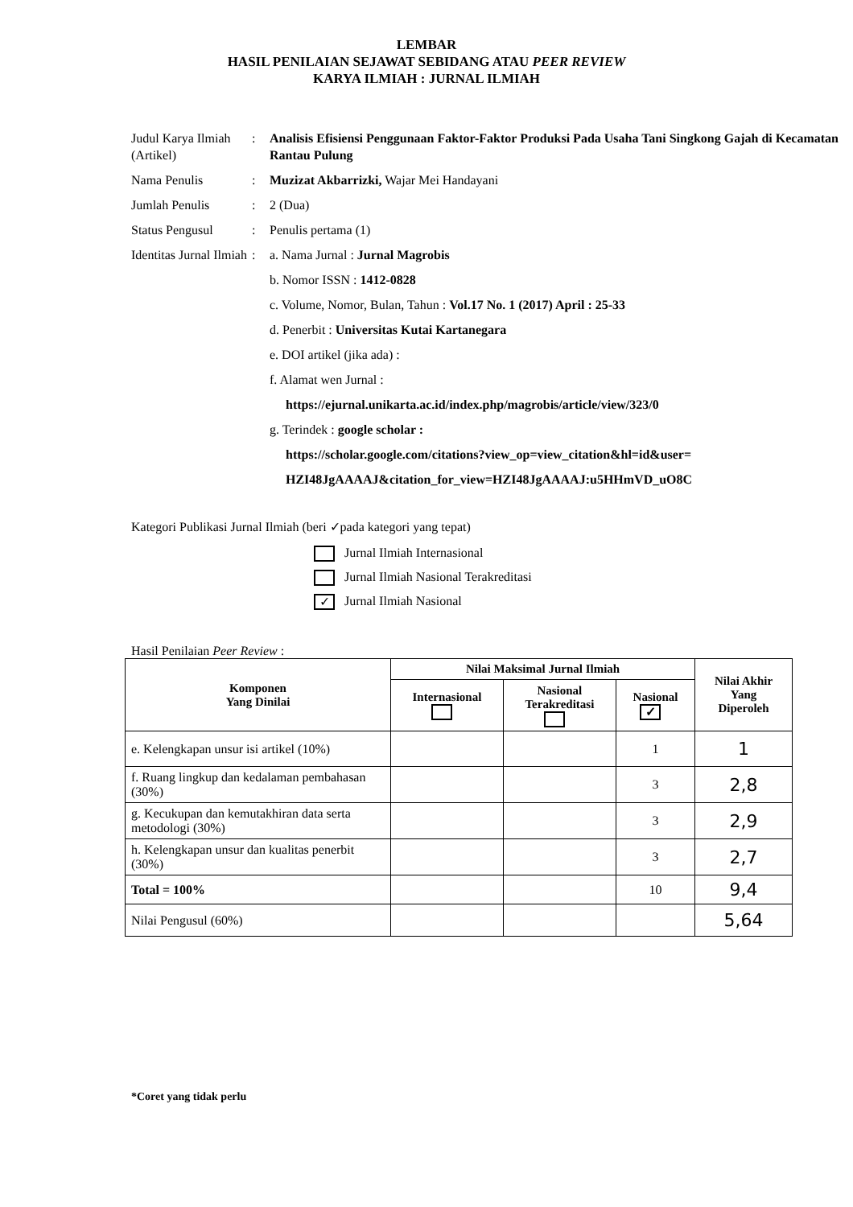LEMBAR
HASIL PENILAIAN SEJAWAT SEBIDANG ATAU PEER REVIEW
KARYA ILMIAH : JURNAL ILMIAH
| Judul Karya Ilmiah (Artikel) | : | Analisis Efisiensi Penggunaan Faktor-Faktor Produksi Pada Usaha Tani Singkong Gajah di Kecamatan Rantau Pulung |
| Nama Penulis | : | Muzizat Akbarrizki, Wajar Mei Handayani |
| Jumlah Penulis | : | 2 (Dua) |
| Status Pengusul | : | Penulis pertama (1) |
| Identitas Jurnal Ilmiah | : | a. Nama Jurnal : Jurnal Magrobis b. Nomor ISSN : 1412-0828 c. Volume, Nomor, Bulan, Tahun : Vol.17 No. 1 (2017) April : 25-33 d. Penerbit : Universitas Kutai Kartanegara e. DOI artikel (jika ada) : f. Alamat wen Jurnal : https://ejurnal.unikarta.ac.id/index.php/magrobis/article/view/323/0 g. Terindek : google scholar : https://scholar.google.com/citations?view_op=view_citation&hl=id&user= HZI48JgAAAAJ&citation_for_view=HZI48JgAAAAJ:u5HHmVD_uO8C |
Kategori Publikasi Jurnal Ilmiah (beri ✓pada kategori yang tepat)
Jurnal Ilmiah Internasional
Jurnal Ilmiah Nasional Terakreditasi
✓ Jurnal Ilmiah Nasional
Hasil Penilaian Peer Review :
| Komponen Yang Dinilai | Nilai Maksimal Jurnal Ilmiah | | | Nilai Akhir Yang Diperoleh |
| --- | --- | --- | --- | --- |
| | Internasional | Nasional Terakreditasi | Nasional ✓ | |
| e. Kelengkapan unsur isi artikel (10%) | | | 1 | 1 |
| f. Ruang lingkup dan kedalaman pembahasan (30%) | | | 3 | 2,8 |
| g. Kecukupan dan kemutakhiran data serta metodologi (30%) | | | 3 | 2,9 |
| h. Kelengkapan unsur dan kualitas penerbit (30%) | | | 3 | 2,7 |
| Total = 100% | | | 10 | 9,4 |
| Nilai Pengusul (60%) | | | | 5,64 |
*Coret yang tidak perlu